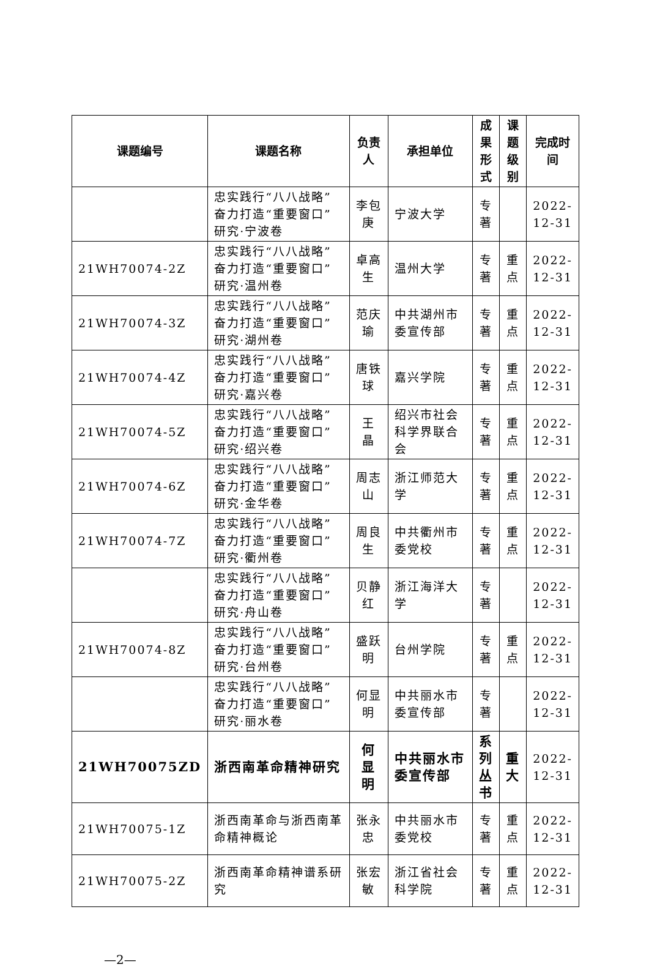| 课题编号 | 课题名称 | 负责人 | 承担单位 | 成果 形式 | 课题 级别 | 完成时间 |
| --- | --- | --- | --- | --- | --- | --- |
| | 忠实践行“八八战略”奋力打造“重要窗口”研究·宁波卷 | 李包庚 | 宁波大学 | 专著 | | 2022-12-31 |
| 21WH70074-2Z | 忠实践行“八八战略”奋力打造“重要窗口”研究·温州卷 | 卓高生 | 温州大学 | 专著 | 重点 | 2022-12-31 |
| 21WH70074-3Z | 忠实践行“八八战略”奋力打造“重要窗口”研究·湖州卷 | 范庆瑜 | 中共湖州市委宣传部 | 专著 | 重点 | 2022-12-31 |
| 21WH70074-4Z | 忠实践行“八八战略”奋力打造“重要窗口”研究·嘉兴卷 | 唐铁球 | 嘉兴学院 | 专著 | 重点 | 2022-12-31 |
| 21WH70074-5Z | 忠实践行“八八战略”奋力打造“重要窗口”研究·绍兴卷 | 王 晶 | 绍兴市社会科学界联合会 | 专著 | 重点 | 2022-12-31 |
| 21WH70074-6Z | 忠实践行“八八战略”奋力打造“重要窗口”研究·金华卷 | 周志山 | 浙江师范大学 | 专著 | 重点 | 2022-12-31 |
| 21WH70074-7Z | 忠实践行“八八战略”奋力打造“重要窗口”研究·衢州卷 | 周良生 | 中共衢州市委党校 | 专著 | 重点 | 2022-12-31 |
| | 忠实践行“八八战略”奋力打造“重要窗口”研究·舟山卷 | 贝静红 | 浙江海洋大学 | 专著 | | 2022-12-31 |
| 21WH70074-8Z | 忠实践行“八八战略”奋力打造“重要窗口”研究·台州卷 | 盛跃明 | 台州学院 | 专著 | 重点 | 2022-12-31 |
| | 忠实践行“八八战略”奋力打造“重要窗口”研究·丽水卷 | 何显明 | 中共丽水市委宣传部 | 专著 | | 2022-12-31 |
| 21WH70075ZD | 浙西南革命精神研究 | 何显明 | 中共丽水市委宣传部 | 系列丛书 | 重大 | 2022-12-31 |
| 21WH70075-1Z | 浙西南革命与浙西南革命精神概论 | 张永忠 | 中共丽水市委党校 | 专著 | 重点 | 2022-12-31 |
| 21WH70075-2Z | 浙西南革命精神谱系研究 | 张宏敏 | 浙江省社会科学院 | 专著 | 重点 | 2022-12-31 |
—2—